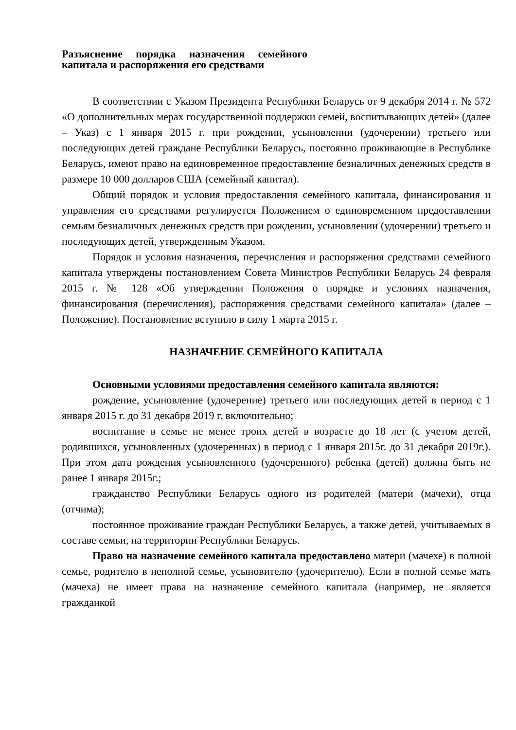Разъяснение порядка назначения семейного капитала и распоряжения его средствами
В соответствии с Указом Президента Республики Беларусь от 9 декабря 2014 г. № 572 «О дополнительных мерах государственной поддержки семей, воспитывающих детей» (далее – Указ) с 1 января 2015 г. при рождении, усыновлении (удочерении) третьего или последующих детей граждане Республики Беларусь, постоянно проживающие в Республике Беларусь, имеют право на единовременное предоставление безналичных денежных средств в размере 10 000 долларов США (семейный капитал).
Общий порядок и условия предоставления семейного капитала, финансирования и управления его средствами регулируется Положением о единовременном предоставлении семьям безналичных денежных средств при рождении, усыновлении (удочерении) третьего и последующих детей, утвержденным Указом.
Порядок и условия назначения, перечисления и распоряжения средствами семейного капитала утверждены постановлением Совета Министров Республики Беларусь 24 февраля 2015 г. № 128 «Об утверждении Положения о порядке и условиях назначения, финансирования (перечисления), распоряжения средствами семейного капитала» (далее – Положение). Постановление вступило в силу 1 марта 2015 г.
НАЗНАЧЕНИЕ СЕМЕЙНОГО КАПИТАЛА
Основными условиями предоставления семейного капитала являются:
рождение, усыновление (удочерение) третьего или последующих детей в период с 1 января 2015 г. до 31 декабря 2019 г. включительно;
воспитание в семье не менее троих детей в возрасте до 18 лет (с учетом детей, родившихся, усыновленных (удочеренных) в период с 1 января 2015г. до 31 декабря 2019г.). При этом дата рождения усыновленного (удочеренного) ребенка (детей) должна быть не ранее 1 января 2015г.;
гражданство Республики Беларусь одного из родителей (матери (мачехи), отца (отчима);
постоянное проживание граждан Республики Беларусь, а также детей, учитываемых в составе семьи, на территории Республики Беларусь.
Право на назначение семейного капитала предоставлено матери (мачехе) в полной семье, родителю в неполной семье, усыновителю (удочерителю). Если в полной семье мать (мачеха) не имеет права на назначение семейного капитала (например, не является гражданкой